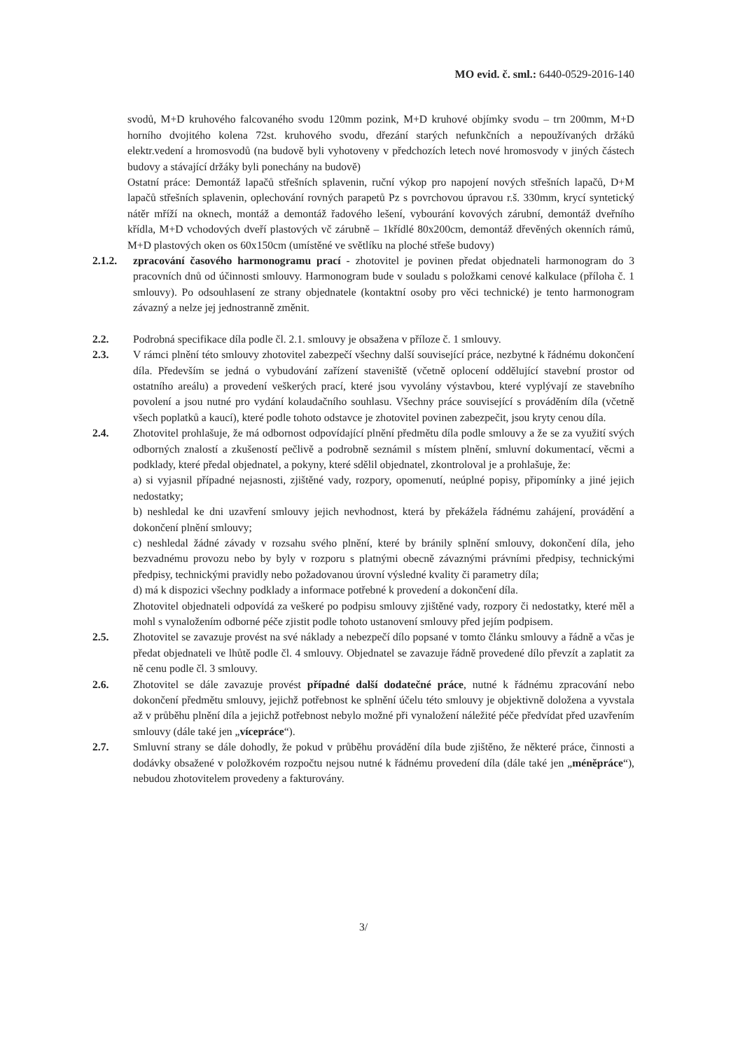MO evid. č. sml.: 6440-0529-2016-140
svodů, M+D kruhového falcovaného svodu 120mm pozink, M+D kruhové objímky svodu – trn 200mm, M+D horního dvojitého kolena 72st. kruhového svodu, dřezání starých nefunkčních a nepoužívaných držáků elektr.vedení a hromosvodů (na budově byli vyhotoveny v předchozích letech nové hromosvody v jiných částech budovy a stávající držáky byli ponechány na budově)
Ostatní práce: Demontáž lapačů střešních splavenin, ruční výkop pro napojení nových střešních lapačů, D+M lapačů střešních splavenin, oplechování rovných parapetů Pz s povrchovou úpravou r.š. 330mm, krycí syntetický nátěr mříží na oknech, montáž a demontáž řadového lešení, vybourání kovových zárubní, demontáž dveřního křídla, M+D vchodových dveří plastových vč zárubně – 1křídlé 80x200cm, demontáž dřevěných okenních rámů, M+D plastových oken os 60x150cm (umístěné ve světlíku na ploché střeše budovy)
2.1.2. zpracování časového harmonogramu prací - zhotovitel je povinen předat objednateli harmonogram do 3 pracovních dnů od účinnosti smlouvy. Harmonogram bude v souladu s položkami cenové kalkulace (příloha č. 1 smlouvy). Po odsouhlasení ze strany objednatele (kontaktní osoby pro věci technické) je tento harmonogram závazný a nelze jej jednostranně změnit.
2.2. Podrobná specifikace díla podle čl. 2.1. smlouvy je obsažena v příloze č. 1 smlouvy.
2.3. V rámci plnění této smlouvy zhotovitel zabezpečí všechny další související práce, nezbytné k řádnému dokončení díla. Především se jedná o vybudování zařízení staveniště (včetně oplocení oddělující stavební prostor od ostatního areálu) a provedení veškerých prací, které jsou vyvolány výstavbou, které vyplývají ze stavebního povolení a jsou nutné pro vydání kolaudačního souhlasu. Všechny práce související s prováděním díla (včetně všech poplatků a kaucí), které podle tohoto odstavce je zhotovitel povinen zabezpečit, jsou kryty cenou díla.
2.4. Zhotovitel prohlašuje, že má odbornost odpovídající plnění předmětu díla podle smlouvy a že se za využití svých odborných znalostí a zkušeností pečlivě a podrobně seznámil s místem plnění, smluvní dokumentací, věcmi a podklady, které předal objednatel, a pokyny, které sdělil objednatel, zkontroloval je a prohlašuje, že:
a) si vyjasnil případné nejasnosti, zjištěné vady, rozpory, opomenutí, neúplné popisy, připomínky a jiné jejich nedostatky;
b) neshledal ke dni uzavření smlouvy jejich nevhodnost, která by překážela řádnému zahájení, provádění a dokončení plnění smlouvy;
c) neshledal žádné závady v rozsahu svého plnění, které by bránily splnění smlouvy, dokončení díla, jeho bezvadnému provozu nebo by byly v rozporu s platnými obecně závaznými právními předpisy, technickými předpisy, technickými pravidly nebo požadovanou úrovní výsledné kvality či parametry díla;
d) má k dispozici všechny podklady a informace potřebné k provedení a dokončení díla.
Zhotovitel objednateli odpovídá za veškeré po podpisu smlouvy zjištěné vady, rozpory či nedostatky, které měl a mohl s vynaložením odborné péče zjistit podle tohoto ustanovení smlouvy před jejím podpisem.
2.5. Zhotovitel se zavazuje provést na své náklady a nebezpečí dílo popsané v tomto článku smlouvy a řádně a včas je předat objednateli ve lhůtě podle čl. 4 smlouvy. Objednatel se zavazuje řádně provedené dílo převzít a zaplatit za ně cenu podle čl. 3 smlouvy.
2.6. Zhotovitel se dále zavazuje provést případné další dodatečné práce, nutné k řádnému zpracování nebo dokončení předmětu smlouvy, jejichž potřebnost ke splnění účelu této smlouvy je objektivně doložena a vyvstala až v průběhu plnění díla a jejichž potřebnost nebylo možné při vynaložení náležité péče předvídat před uzavřením smlouvy (dále také jen „vícepráce“).
2.7. Smluvní strany se dále dohodly, že pokud v průběhu provádění díla bude zjištěno, že některé práce, činnosti a dodávky obsažené v položkovém rozpočtu nejsou nutné k řádnému provedení díla (dále také jen „méněpráce“), nebudou zhotovitelem provedeny a fakturovány.
3/